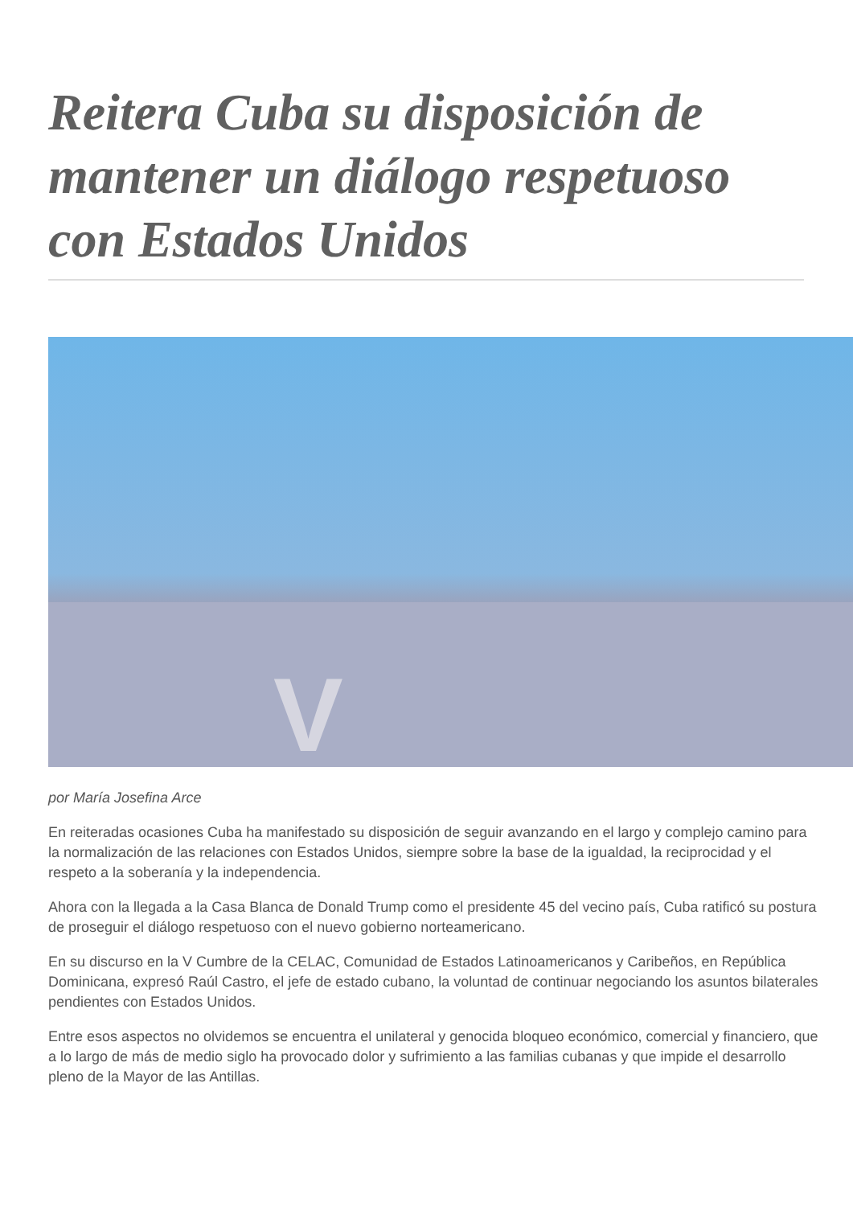Reitera Cuba su disposición de mantener un diálogo respetuoso con Estados Unidos
V
por María Josefina Arce
En reiteradas ocasiones Cuba ha manifestado su disposición de seguir avanzando en el largo y complejo camino para la normalización de las relaciones con Estados Unidos, siempre sobre la base de la igualdad, la reciprocidad y el respeto a la soberanía y la independencia.
Ahora con la llegada a la Casa Blanca de Donald Trump como el presidente 45 del vecino país, Cuba ratificó su postura de proseguir el diálogo respetuoso con el nuevo gobierno norteamericano.
En su discurso en la V Cumbre de la CELAC, Comunidad de Estados Latinoamericanos y Caribeños, en República Dominicana, expresó Raúl Castro, el jefe de estado cubano, la voluntad de continuar negociando los asuntos bilaterales pendientes con Estados Unidos.
Entre esos aspectos no olvidemos se encuentra el unilateral y genocida bloqueo económico, comercial y financiero, que a lo largo de más de medio siglo ha provocado dolor y sufrimiento a las familias cubanas y que impide el desarrollo pleno de la Mayor de las Antillas.